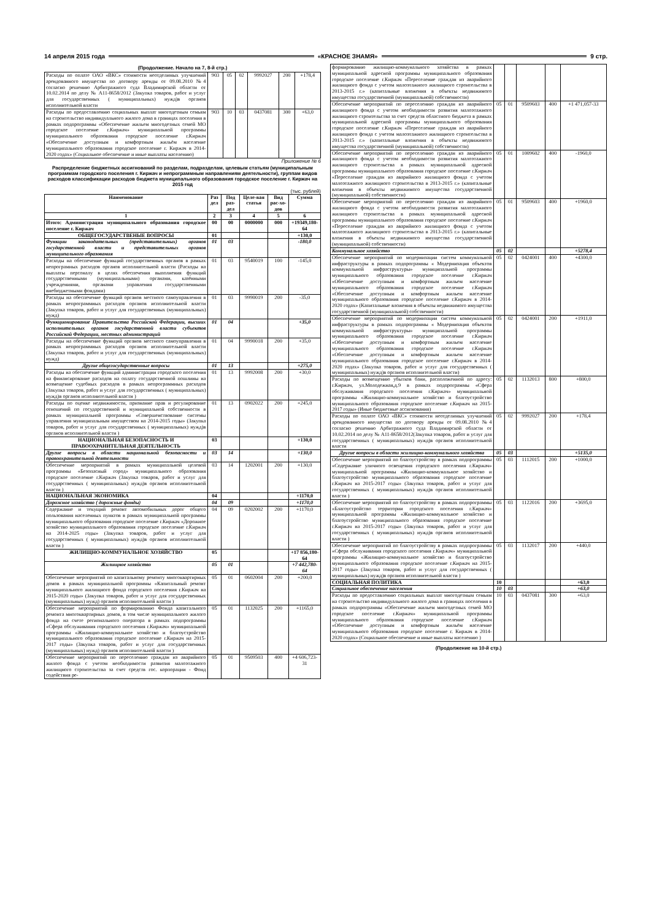14 апреля 2015 года «КРАСНОЕ ЗНАМЯ» 9 стр.
(Продолжение. Начало на 7, 8-й стр.)
| Расходы по оплате ОАО «ВКС» стоимости неотделимых улучшений арендованного имущества по договору аренды от 09.08.2010 №4 согласно решению Арбитражного суда Владимирской области от 10.02.2014 по делу № А11-8658/2012 (Закупка товаров, работ и услуг для государственных ( муниципальных) нужд)в органов исполнительной власти | 903 | 05 | 02 | 9992027 | 200 | +178,4 |
| Расходы по предоставлению социальных выплат многодетным семьям на строительство индивидуального жилого дома в границах поселения в рамках подпрограммы «Обеспечение жильем многодетных семей МО городское поселение г.Киржач» муниципальной программы муниципального образования городское поселение г.Киржач «Обеспечение доступным и комфортным жильём население муниципального образования городское поселение г. Киржач в 2014-2020 годах» (Социальное обеспечение и иные выплаты населению) | 903 | 10 | 03 | 0437081 | 300 | +63,0 |
Приложение № 6
Распределение бюджетных ассигнований по разделам, подразделам, целевым статьям (муниципальным программам городского поселения г. Киржач и непрограммным направлениям деятельности), группам видов расходов классификации расходов бюджета муниципального образования городское поселение г. Киржач на 2015 год
(тыс. рублей)
| Наименование | Раз дел | Под раз-дел | Целе-вая статья | Вид рас-хо-дов | Сумма |
| --- | --- | --- | --- | --- | --- |
| 1 | 2 | 3 | 4 | 5 | 6 |
| Итого: Администрация муниципального образования городское поселение г. Киржач | 00 | 00 | 0000000 | 000 | +19349,180-64 |
| ОБЩЕГОСУДАРСТВЕНЫЕ ВОПРОСЫ | 01 | | | | +130,0 |
| Функции законодательных (представительных) органов государственной власти и представительных органов муниципального образования | 01 | 03 | | | -180,0 |
| Расходы на обеспечение функций государственных органов в рамках непрограмных расходов органов исполнительной власти (Расходы на выплаты персоналу в целях обеспечения выполнения функций государственными (муниципальными) органами, казёнными учреждениями, органами управления государственными внебюджетными фондами) | 01 | 03 | 9540019 | 100 | -145,0 |
| Расходы на обеспечение функций органов местного самоуправления в рамках непрограммных расходов органов исполнительной власти (Закупка товаров, работ и услуг для государственных (муниципальных) нужд) | 01 | 03 | 9990019 | 200 | -35,0 |
| Функционирование Правительства Российской Федерации, высших исполнительных органов государственной власти субъектов Российской Федерации, местных администраций | 01 | 04 | | | +35,0 |
| Расходы на обеспечение функций органов местного самоуправления в рамках непрограммных расходов органов исполнительной власти (Закупка товаров, работ и услуг для государственных (муниципальных) нужд) | 01 | 04 | 9990018 | 200 | +35,0 |
| Другие общегосударственные вопросы | 01 | 13 | | | +275,0 |
| Расходы на обеспечение функций администрации городского поселения на финансирование расходов на оплату государственной пошлины на возмещение судебных расходов в рамках непрограммных расходов (Закупка товаров, работ и услуг для государственных ( муниципальных) нужд)в органов исполнительной власти ) | 01 | 13 | 9992008 | 200 | +30,0 |
| Расходы по оценке недвижимости, признание прав и регулирование отношений по государственной и муниципальной собственности в рамках муниципальной программы «Совершенствование системы управления муниципальным имуществом на 2014-2015 годы» (Закупка товаров, работ и услуг для государственных ( муниципальных) нужд)в органов исполнительной власти ) | 01 | 13 | 0902022 | 200 | +245,0 |
| НАЦИОНАЛЬНАЯ БЕЗОПАСНОСТЬ И ПРАВООХРАНИТЕЛЬНАЯ ДЕЯТЕЛЬНОСТЬ | 03 | | | | +130,0 |
| Другие вопросы в области национальной безопасности и правоохранительной деятельности | 03 | 14 | | | +130,0 |
| Обеспечение мероприятий в рамках муниципальной целевой программы «Безопасный город» муниципального образования городское поселение г.Киржач (Закупка товаров, работ и услуг для государственных ( муниципальных) нужд)в органов исполнительной власти ) | 03 | 14 | 1202001 | 200 | +130,0 |
| НАЦИОНАЛЬНАЯ ЭКОНОМИКА | 04 | | | | +1170,0 |
| Дорожное хозяйство ( дорожные фонды) | 04 | 09 | | | +1170,0 |
| Содержание и текущий ремонт автомобильных дорог общего пользования населенных пунктов в рамках муниципальной программы муниципального образования городское поселение г.Киржач «Дорожное хозяйство муниципального образования городское поселение г.Киржач на 2014-2025 годы» (Закупка товаров, работ и услуг для государственных ( муниципальных) нужд)в органов исполнительной власти ) | 04 | 09 | 0202002 | 200 | +1170,0 |
| ЖИЛИЩНО-КОММУНАЛЬНОЕ ХОЗЯЙСТВО | 05 | | | | +17 856,180-64 |
| Жилищное хозяйство | 05 | 01 | | | +7 442,780-64 |
| Обеспечение мероприятий по капитальному ремонту многоквартирных домов в рамках муниципальной программы «Капитальный ремонт муниципального жилищного фонда городского поселения г.Киржач на 2015-2020 годы» (Закупка товаров, работ и услуг для государственных (муниципальных) нужд) органов исполнительной власти ) | 05 | 01 | 0602004 | 200 | +200,0 |
| Обеспечение мероприятий по формированию Фонда капитального ремонта многоквартирных домов, в том числе муниципального жилого фонда на счете регионального оператора в рамках подпрограммы «Сфера обслуживания городского поселения г.Киржач» муниципальной программы «Жилищно-коммунальное хозяйство и благоустройство муниципального образования городское поселение г.Киржач на 2015-2017 годы» (Закупка товаров, работ и услуг для государственных (муниципальных) нужд) органов исполнительной власти ) | 05 | 01 | 1132025 | 200 | +1165,0 |
| Обеспечение мероприятий по переселению граждан из аварийного жилого фонда с учетом необходимости развития малоэтажного жилищного строительства за счет средств гос. корпорации - Фонд содействия ре- | 05 | 01 | 9509503 | 400 | +4 606,723-31 |
| формированию жилищно-коммунального хозяйства в рамках муниципальной адресной программы муниципального образования городское поселение г.Киржач «Переселение граждан из аварийного жилищного фонда с учетом малоэтажного жилищного строительства в 2013-2015 г.» (капитальные вложения в объекты недвижимого имущества государственной (муниципальной) собственности) | | | | | |
| Обеспечение мероприятий по переселению граждан из аварийного жилищного фонда с учетом необходимости развития малоэтажного жилищного строительства за счет средств областного бюджета в рамках муниципальной адресной программы муниципального образования городское поселение г.Киржач «Переселение граждан из аварийного жилищного фонда с учетом малоэтажного жилищного строительства в 2013-2015 г.» (капитальные вложения в объекты недвижимого имущества государственной (муниципальной) собственности) | 05 | 01 | 9509603 | 400 | +1 471,057-33 |
| Обеспечение мероприятий по переселению граждан из аварийного жилищного фонда с учетом необходимости развития малоэтажного жилищного строительства в рамках муниципальной адресной программы муниципального образования городское поселение г.Киржач «Переселение граждан из аварийного жилищного фонда с учетом малоэтажного жилищного строительства в 2013-2015 г.» (капитальные вложения в объекты недвижимого имущества государственной (муниципальной) собственности) | 05 | 01 | 1009602 | 400 | -1960,0 |
| Обеспечение мероприятий по переселению граждан из аварийного жилищного фонда с учетом необходимости развития малоэтажного жилищного строительства в рамках муниципальной адресной программы муниципального образования городское поселение г.Киржач «Переселение граждан из аварийного жилищного фонда с учетом малоэтажного жилищного строительства в 2013-2015 г.» (капитальные вложения в объекты недвижимого имущества государственной (муниципальной) собственности) | 05 | 01 | 9509603 | 400 | +1960,0 |
| Коммунальное хозяйство | 05 | 02 | | | +5278,4 |
| Обеспечение мероприятий по модернизации систем коммунальной инфраструктуры в рамках подпрограммы « Модернизация объектов коммунальной инфраструктуры» муниципальной программы муниципального образования городское поселение г.Киржач «Обеспечение доступным и комфортным жильем население муниципального образования городское поселение г.Киржач «Обеспечение доступным и комфортным жильем население муниципального образования городское поселение г.Киржач в 2014-2020 годах» (Капитальные вложения в объекты недвижимого имущества государственной (муниципальной) собственности) | 05 | 02 | 0424001 | 400 | +4300,0 |
| Обеспечение мероприятий по модернизации систем коммунальной инфраструктуры в рамках подпрограммы « Модернизация объектов коммунальной инфраструктуры» муниципальной программы муниципального образования городское поселение г.Киржач «Обеспечение доступным и комфортным жильем население муниципального образования городское поселение г.Киржач «Обеспечение доступным и комфортным жильем население муниципального образования городское поселение г.Киржач в 2014-2020 годах» (Закупка товаров, работ и услуг для государственных ( муниципальных) нужд)в органов исполнительной власти) | 05 | 02 | 0424001 | 200 | +1911,0 |
| Расходы по возмещению убытков бани, расположенной по адресу: г.Киржач, ул.Молодежная,д.9 в рамках подпрограммы «Сфера обслуживания городского поселения г.Киржач» муниципальной программы «Жилищно-коммунальное хозяйство и благоустройство муниципального образования городское поселение г.Киржач на 2015-2017 годы» (Иные бюджетные ассигнования) | 05 | 02 | 1132013 | 800 | +800,0 |
| Расходы по оплате ОАО «ВКС» стоимости неотделимых улучшений арендованного имущества по договору аренды от 09.08.2010 №4 согласно решению Арбитражного суда Владимирской области от 10.02.2014 по делу № А11-8658/2012(Закупка товаров, работ и услуг для государственных ( муниципальных) нужд)в органов исполнительной власти | 05 | 02 | 9992027 | 200 | +178,4 |
| Другие вопросы в области жилищно-коммунального хозяйства | 05 | 03 | | | +5135,0 |
| Обеспечение мероприятий по благоустройству в рамках подпрограммы «Содержание уличного освещения городского поселения г.Киржач» муниципальной программы «Жилищно-коммунальное хозяйство и благоустройство муниципального образования городское поселение г.Киржач на 2015-2017 годы» (Закупка товаров, работ и услуг для государственных ( муниципальных) нужд)в органов исполнительной власти ) | 05 | 03 | 1112015 | 200 | +1000,0 |
| Обеспечение мероприятий по благоустройству в рамках подпрограммы «Благоустройство территории городского поселения г.Киржач» муниципальной программы «Жилищно-коммунальное хозяйство и благоустройство муниципального образования городское поселение г.Киржач на 2015-2017 годы» (Закупка товаров, работ и услуг для государственных ( муниципальных) нужд)в органов исполнительной власти ) | 05 | 03 | 1122016 | 200 | +3695,0 |
| Обеспечение мероприятий по благоустройству в рамках подпрограммы «Сфера обслуживания городского поселения г.Киржач» муниципальной программы «Жилищно-коммунальное хозяйство и благоустройство муниципального образования городское поселение г.Киржач на 2015-2017 годы» (Закупка товаров, работ и услуг для государственных ( муниципальных) нужд)в органов исполнительной власти ) | 05 | 03 | 1132017 | 200 | +440,0 |
| СОЦИАЛЬНАЯ ПОЛИТИКА | 10 | | | | +63,0 |
| Социальное обеспечение населения | 10 | 03 | | | +63,0 |
| Расходы по предоставлению социальных выплат многодетным семьям на строительство индивидуального жилого дома в границах поселения в рамках подпрограммы «Обеспечение жильем многодетных семей МО городское поселение г.Киржач» муниципальной программы муниципального образования городское поселение г.Киржач «Обеспечение доступным и комфортным жильём население муниципального образования городское поселение г. Киржач в 2014-2020 годах» (Социальное обеспечение и иные выплаты населению ) | 10 | 03 | 0437081 | 300 | +63,0 |
(Продолжение на 10-й стр.)